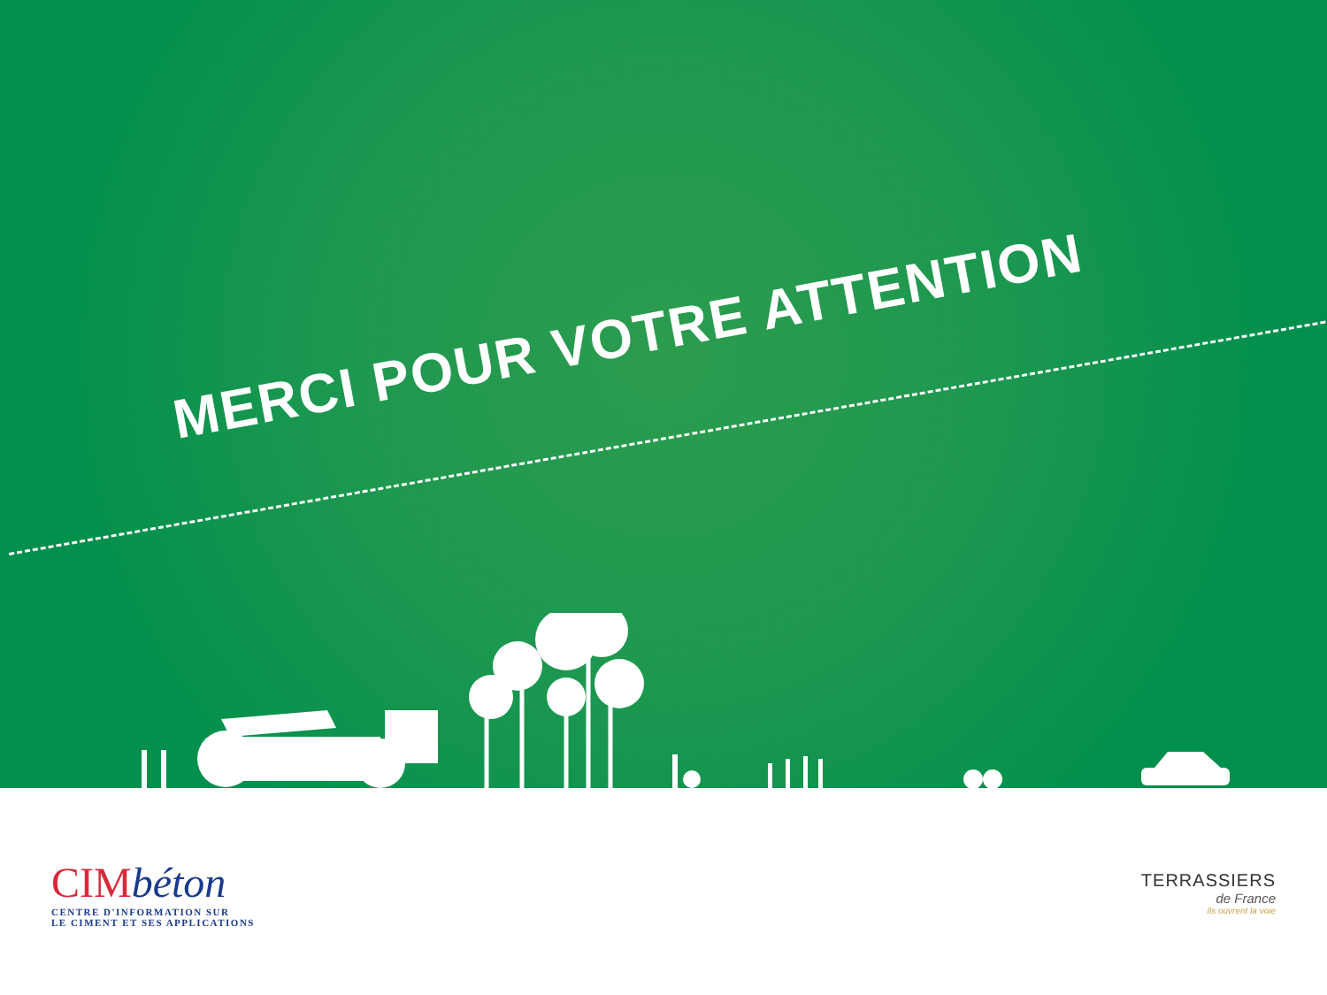MERCI POUR VOTRE ATTENTION
CIMbéton
CENTRE D'INFORMATION SUR
LE CIMENT ET SES APPLICATIONS
TERRASSIERS
de France
Ils ouvrent la voie